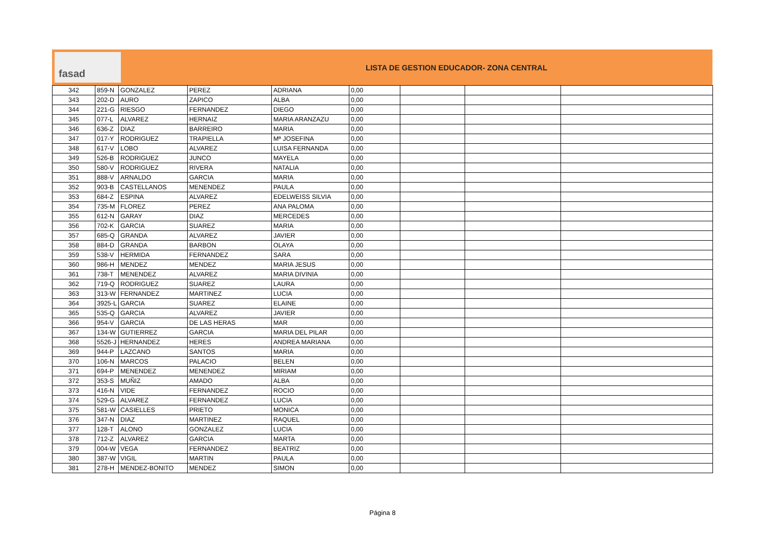fasad
LISTA DE GESTION EDUCADOR- ZONA CENTRAL
| 342 | 859-N | GONZALEZ | PEREZ | ADRIANA | 0,00 | | | |
| 343 | 202-D | AURO | ZAPICO | ALBA | 0,00 | | | |
| 344 | 221-G | RIESGO | FERNANDEZ | DIEGO | 0,00 | | | |
| 345 | 077-L | ALVAREZ | HERNAIZ | MARIA ARANZAZU | 0,00 | | | |
| 346 | 636-Z | DIAZ | BARREIRO | MARIA | 0,00 | | | |
| 347 | 017-Y | RODRIGUEZ | TRAPIELLA | Mª JOSEFINA | 0,00 | | | |
| 348 | 617-V | LOBO | ALVAREZ | LUISA FERNANDA | 0,00 | | | |
| 349 | 526-B | RODRIGUEZ | JUNCO | MAYELA | 0,00 | | | |
| 350 | 580-V | RODRIGUEZ | RIVERA | NATALIA | 0,00 | | | |
| 351 | 888-V | ARNALDO | GARCIA | MARIA | 0,00 | | | |
| 352 | 903-B | CASTELLANOS | MENENDEZ | PAULA | 0,00 | | | |
| 353 | 684-Z | ESPINA | ALVAREZ | EDELWEISS SILVIA | 0,00 | | | |
| 354 | 735-M | FLOREZ | PEREZ | ANA PALOMA | 0,00 | | | |
| 355 | 612-N | GARAY | DIAZ | MERCEDES | 0,00 | | | |
| 356 | 702-K | GARCIA | SUAREZ | MARIA | 0,00 | | | |
| 357 | 685-Q | GRANDA | ALVAREZ | JAVIER | 0,00 | | | |
| 358 | 884-D | GRANDA | BARBON | OLAYA | 0,00 | | | |
| 359 | 538-V | HERMIDA | FERNANDEZ | SARA | 0,00 | | | |
| 360 | 986-H | MENDEZ | MENDEZ | MARIA JESUS | 0,00 | | | |
| 361 | 738-T | MENENDEZ | ALVAREZ | MARIA DIVINIA | 0,00 | | | |
| 362 | 719-Q | RODRIGUEZ | SUAREZ | LAURA | 0,00 | | | |
| 363 | 313-W | FERNANDEZ | MARTINEZ | LUCIA | 0,00 | | | |
| 364 | 3925-L | GARCIA | SUAREZ | ELAINE | 0,00 | | | |
| 365 | 535-Q | GARCIA | ALVAREZ | JAVIER | 0,00 | | | |
| 366 | 954-V | GARCIA | DE LAS HERAS | MAR | 0,00 | | | |
| 367 | 134-W | GUTIERREZ | GARCIA | MARIA DEL PILAR | 0,00 | | | |
| 368 | 5526-J | HERNANDEZ | HERES | ANDREA MARIANA | 0,00 | | | |
| 369 | 944-P | LAZCANO | SANTOS | MARIA | 0,00 | | | |
| 370 | 106-N | MARCOS | PALACIO | BELEN | 0,00 | | | |
| 371 | 694-P | MENENDEZ | MENENDEZ | MIRIAM | 0,00 | | | |
| 372 | 353-S | MUÑIZ | AMADO | ALBA | 0,00 | | | |
| 373 | 416-N | VIDE | FERNANDEZ | ROCIO | 0,00 | | | |
| 374 | 529-G | ALVAREZ | FERNANDEZ | LUCIA | 0,00 | | | |
| 375 | 581-W | CASIELLES | PRIETO | MONICA | 0,00 | | | |
| 376 | 347-N | DIAZ | MARTINEZ | RAQUEL | 0,00 | | | |
| 377 | 128-T | ALONO | GONZALEZ | LUCIA | 0,00 | | | |
| 378 | 712-Z | ALVAREZ | GARCIA | MARTA | 0,00 | | | |
| 379 | 004-W | VEGA | FERNANDEZ | BEATRIZ | 0,00 | | | |
| 380 | 387-W | VIGIL | MARTIN | PAULA | 0,00 | | | |
| 381 | 278-H | MENDEZ-BONITO | MENDEZ | SIMON | 0,00 | | | |
Página 8